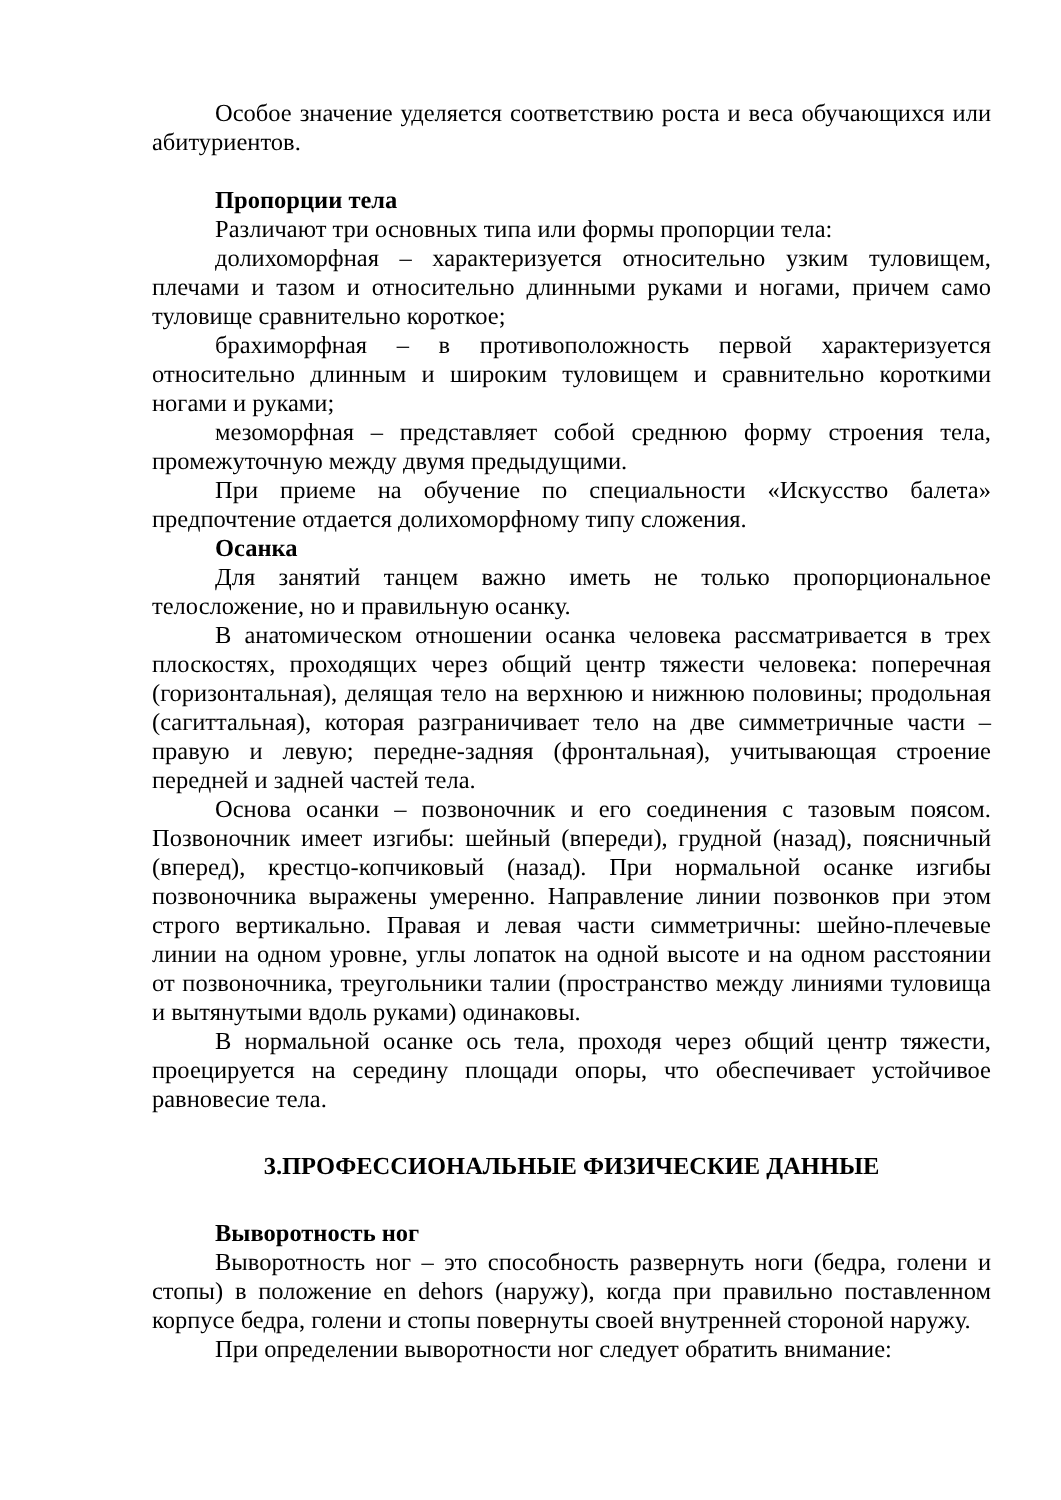Особое значение уделяется соответствию роста и веса обучающихся или абитуриентов.
Пропорции тела
Различают три основных типа или формы пропорции тела:
долихоморфная – характеризуется относительно узким туловищем, плечами и тазом и относительно длинными руками и ногами, причем само туловище сравнительно короткое;
брахиморфная – в противоположность первой характеризуется относительно длинным и широким туловищем и сравнительно короткими ногами и руками;
мезоморфная – представляет собой среднюю форму строения тела, промежуточную между двумя предыдущими.
При приеме на обучение по специальности «Искусство балета» предпочтение отдается долихоморфному типу сложения.
Осанка
Для занятий танцем важно иметь не только пропорциональное телосложение, но и правильную осанку.
В анатомическом отношении осанка человека рассматривается в трех плоскостях, проходящих через общий центр тяжести человека: поперечная (горизонтальная), делящая тело на верхнюю и нижнюю половины; продольная (сагиттальная), которая разграничивает тело на две симметричные части – правую и левую; передне-задняя (фронтальная), учитывающая строение передней и задней частей тела.
Основа осанки – позвоночник и его соединения с тазовым поясом. Позвоночник имеет изгибы: шейный (впереди), грудной (назад), поясничный (вперед), крестцо-копчиковый (назад). При нормальной осанке изгибы позвоночника выражены умеренно. Направление линии позвонков при этом строго вертикально. Правая и левая части симметричны: шейно-плечевые линии на одном уровне, углы лопаток на одной высоте и на одном расстоянии от позвоночника, треугольники талии (пространство между линиями туловища и вытянутыми вдоль руками) одинаковы.
В нормальной осанке ось тела, проходя через общий центр тяжести, проецируется на середину площади опоры, что обеспечивает устойчивое равновесие тела.
3.ПРОФЕССИОНАЛЬНЫЕ ФИЗИЧЕСКИЕ ДАННЫЕ
Выворотность ног
Выворотность ног – это способность развернуть ноги (бедра, голени и стопы) в положение en dehors (наружу), когда при правильно поставленном корпусе бедра, голени и стопы повернуты своей внутренней стороной наружу.
При определении выворотности ног следует обратить внимание: